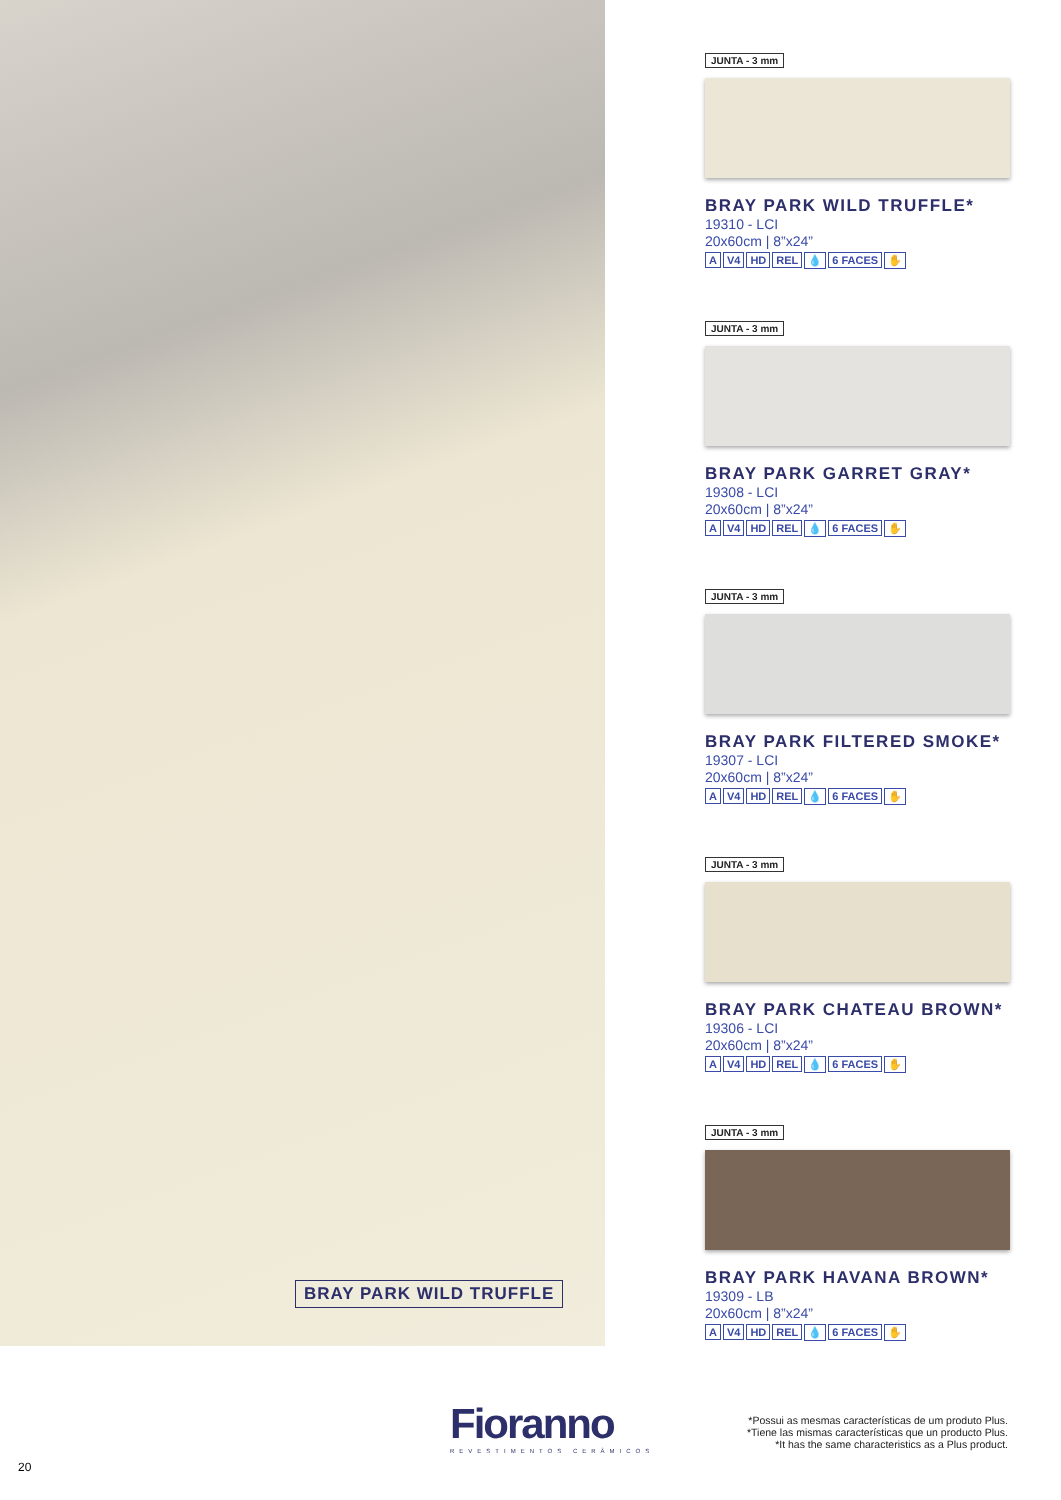BRAY PARK WILD TRUFFLE
JUNTA - 3 mm
BRAY PARK WILD TRUFFLE*
19310 - LCI
20x60cm | 8”x24”
A V4 HD REL 💧 6 FACES ✋
JUNTA - 3 mm
BRAY PARK GARRET GRAY*
19308 - LCI
20x60cm | 8”x24”
A V4 HD REL 💧 6 FACES ✋
JUNTA - 3 mm
BRAY PARK FILTERED SMOKE*
19307 - LCI
20x60cm | 8”x24”
A V4 HD REL 💧 6 FACES ✋
JUNTA - 3 mm
BRAY PARK CHATEAU BROWN*
19306 - LCI
20x60cm | 8”x24”
A V4 HD REL 💧 6 FACES ✋
JUNTA - 3 mm
BRAY PARK HAVANA BROWN*
19309 - LB
20x60cm | 8”x24”
A V4 HD REL 💧 6 FACES ✋
Fioranno
REVESTIMENTOS CERÂMICOS
*Possui as mesmas características de um produto Plus.
*Tiene las mismas características que un producto Plus.
*It has the same characteristics as a Plus product.
20